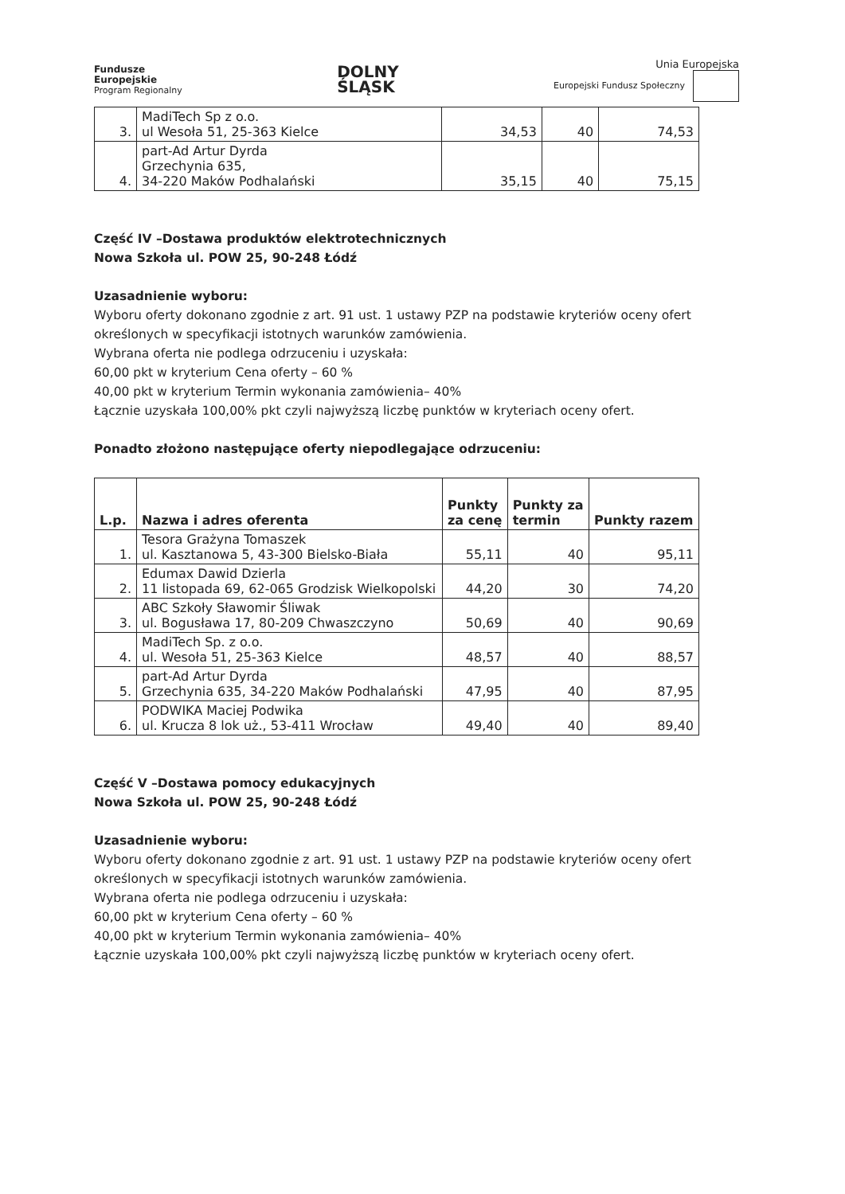Fundusze
Europejskie
Program Regionalny
DOLNY
ŚLĄSK
Unia Europejska
Europejski Fundusz Społeczny
| 3. | MadiTech Sp z o.o. ul Wesoła 51, 25-363 Kielce | 34,53 | 40 | 74,53 |
| 4. | part-Ad Artur Dyrda Grzechynia 635, 34-220 Maków Podhalański | 35,15 | 40 | 75,15 |
Część IV –Dostawa produktów elektrotechnicznych
Nowa Szkoła ul. POW 25, 90-248 Łódź
Uzasadnienie wyboru:
Wyboru oferty dokonano zgodnie z art. 91 ust. 1 ustawy PZP na podstawie kryteriów oceny ofert określonych w specyfikacji istotnych warunków zamówienia.
Wybrana oferta nie podlega odrzuceniu i uzyskała:
60,00 pkt w kryterium Cena oferty – 60 %
40,00 pkt w kryterium Termin wykonania zamówienia– 40%
Łącznie uzyskała 100,00% pkt czyli najwyższą liczbę punktów w kryteriach oceny ofert.
Ponadto złożono następujące oferty niepodlegające odrzuceniu:
| L.p. | Nazwa i adres oferenta | Punkty za cenę | Punkty za termin | Punkty razem |
| --- | --- | --- | --- | --- |
| 1. | Tesora Grażyna Tomaszek ul. Kasztanowa 5, 43-300 Bielsko-Biała | 55,11 | 40 | 95,11 |
| 2. | Edumax Dawid Dzierla 11 listopada 69, 62-065 Grodzisk Wielkopolski | 44,20 | 30 | 74,20 |
| 3. | ABC Szkoły Sławomir Śliwak ul. Bogusława 17, 80-209 Chwaszczyno | 50,69 | 40 | 90,69 |
| 4. | MadiTech Sp. z o.o. ul. Wesoła 51, 25-363 Kielce | 48,57 | 40 | 88,57 |
| 5. | part-Ad Artur Dyrda Grzechynia 635, 34-220 Maków Podhalański | 47,95 | 40 | 87,95 |
| 6. | PODWIKA Maciej Podwika ul. Krucza 8 lok uż., 53-411 Wrocław | 49,40 | 40 | 89,40 |
Część V –Dostawa pomocy edukacyjnych
Nowa Szkoła ul. POW 25, 90-248 Łódź
Uzasadnienie wyboru:
Wyboru oferty dokonano zgodnie z art. 91 ust. 1 ustawy PZP na podstawie kryteriów oceny ofert określonych w specyfikacji istotnych warunków zamówienia.
Wybrana oferta nie podlega odrzuceniu i uzyskała:
60,00 pkt w kryterium Cena oferty – 60 %
40,00 pkt w kryterium Termin wykonania zamówienia– 40%
Łącznie uzyskała 100,00% pkt czyli najwyższą liczbę punktów w kryteriach oceny ofert.